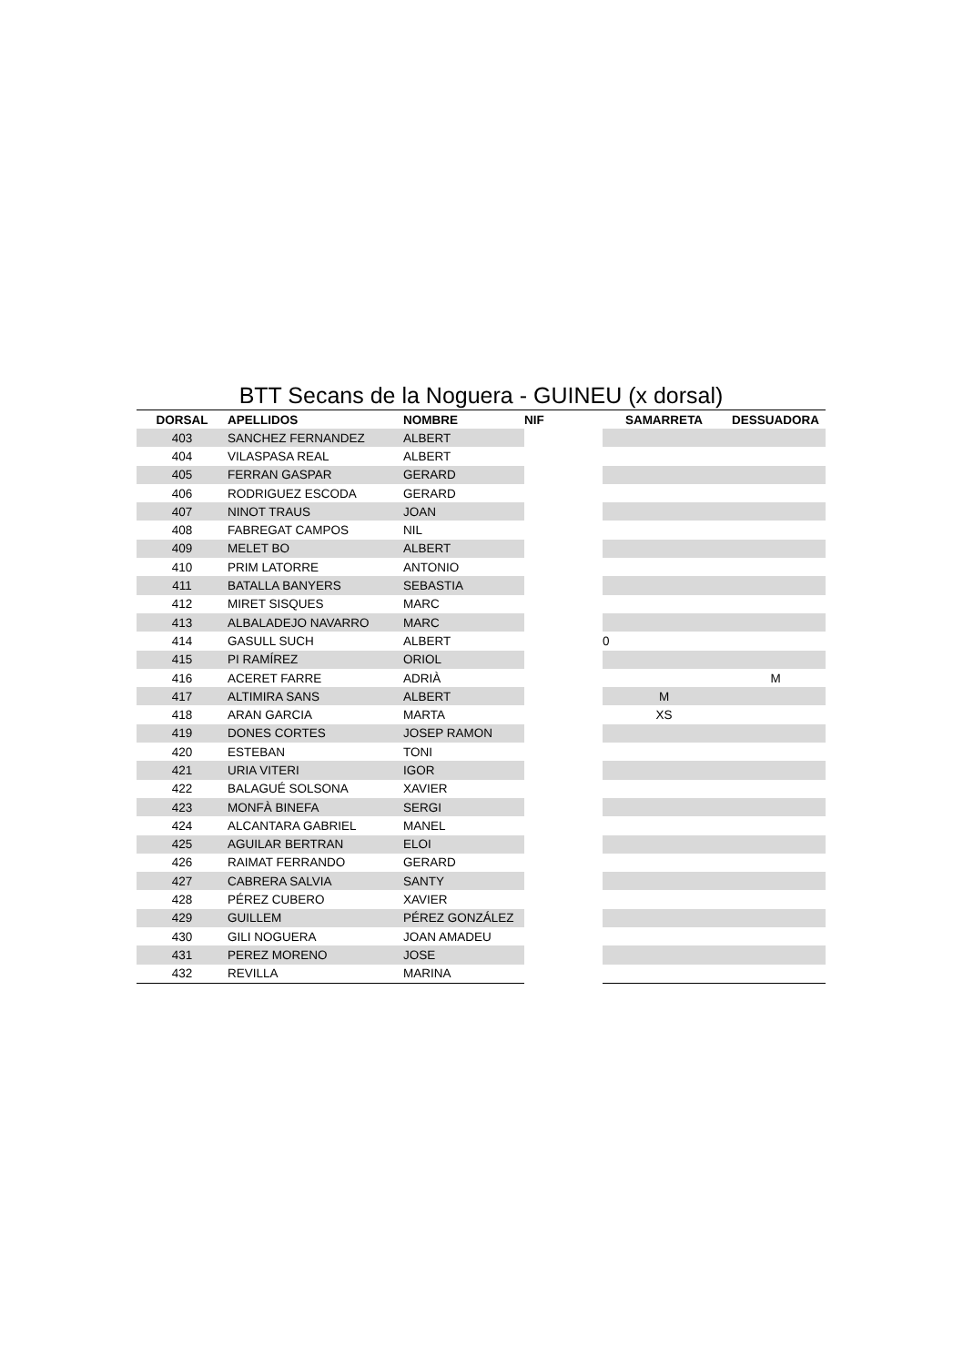BTT Secans de la Noguera - GUINEU (x dorsal)
| DORSAL | APELLIDOS | NOMBRE | NIF | SAMARRETA | DESSUADORA |
| --- | --- | --- | --- | --- | --- |
| 403 | SANCHEZ FERNANDEZ | ALBERT | | | |
| 404 | VILASPASA REAL | ALBERT | | | |
| 405 | FERRAN GASPAR | GERARD | | | |
| 406 | RODRIGUEZ ESCODA | GERARD | | | |
| 407 | NINOT TRAUS | JOAN | | | |
| 408 | FABREGAT CAMPOS | NIL | | | |
| 409 | MELET BO | ALBERT | | | |
| 410 | PRIM LATORRE | ANTONIO | | | |
| 411 | BATALLA BANYERS | SEBASTIA | | | |
| 412 | MIRET SISQUES | MARC | | | |
| 413 | ALBALADEJO NAVARRO | MARC | | | |
| 414 | GASULL SUCH | ALBERT | | 0 | |
| 415 | PI RAMÍREZ | ORIOL | | | |
| 416 | ACERET FARRE | ADRIÀ | | | M |
| 417 | ALTIMIRA SANS | ALBERT | | M | |
| 418 | ARAN GARCIA | MARTA | | XS | |
| 419 | DONES CORTES | JOSEP RAMON | | | |
| 420 | ESTEBAN | TONI | | | |
| 421 | URIA VITERI | IGOR | | | |
| 422 | BALAGUÉ SOLSONA | XAVIER | | | |
| 423 | MONFÀ BINEFA | SERGI | | | |
| 424 | ALCANTARA GABRIEL | MANEL | | | |
| 425 | AGUILAR BERTRAN | ELOI | | | |
| 426 | RAIMAT FERRANDO | GERARD | | | |
| 427 | CABRERA SALVIA | SANTY | | | |
| 428 | PÉREZ CUBERO | XAVIER | | | |
| 429 | GUILLEM | PÉREZ GONZÁLEZ | | | |
| 430 | GILI NOGUERA | JOAN AMADEU | | | |
| 431 | PEREZ MORENO | JOSE | | | |
| 432 | REVILLA | MARINA | | | |